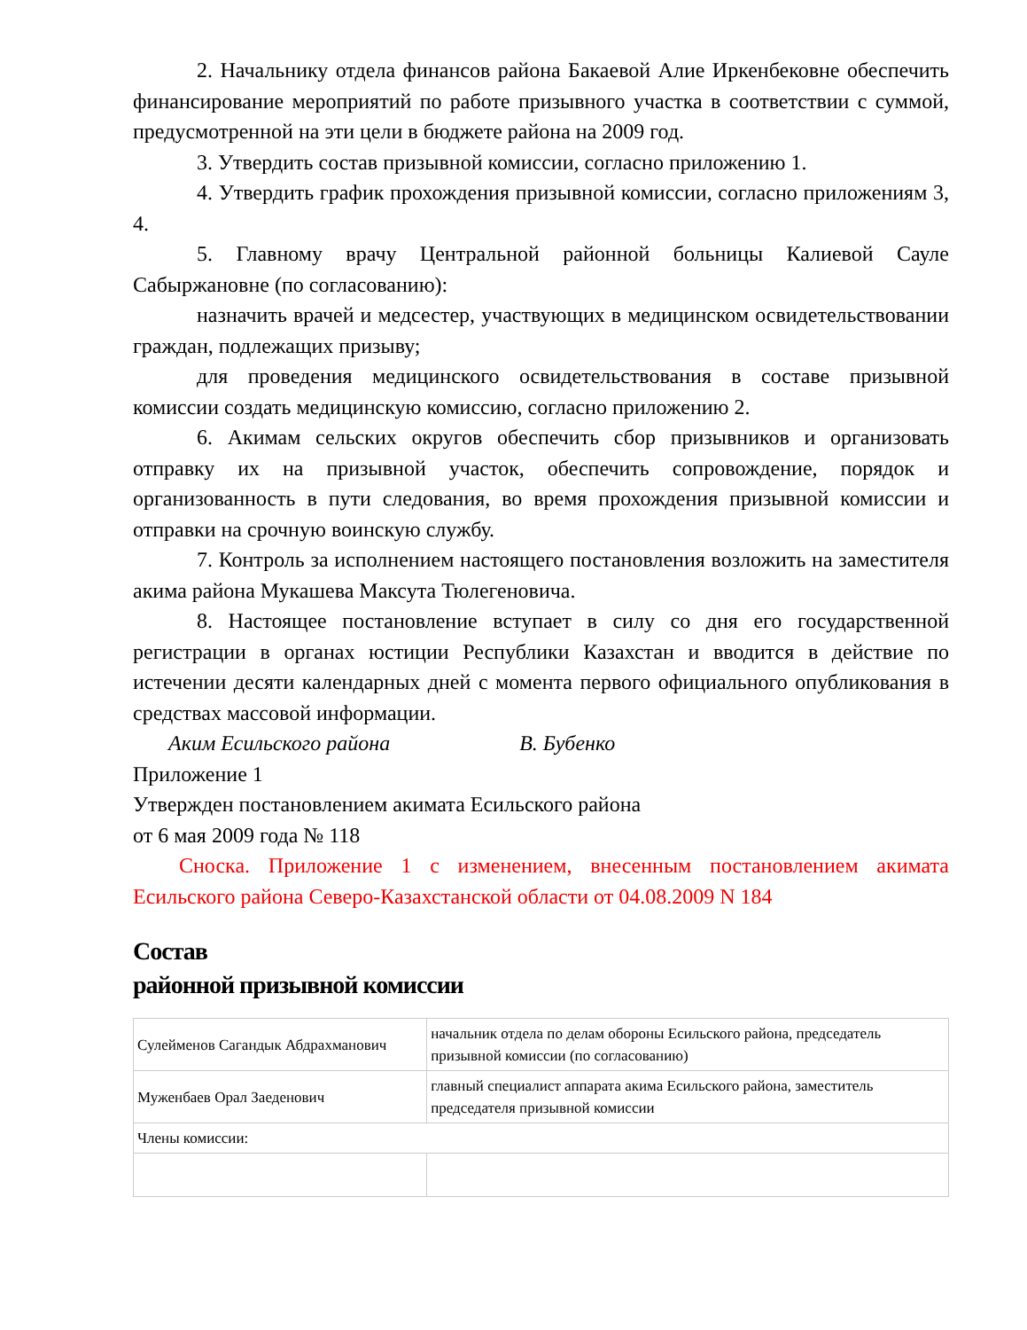2. Начальнику отдела финансов района Бакаевой Алие Иркенбековне обеспечить финансирование мероприятий по работе призывного участка в соответствии с суммой, предусмотренной на эти цели в бюджете района на 2009 год.
3. Утвердить состав призывной комиссии, согласно приложению 1.
4. Утвердить график прохождения призывной комиссии, согласно приложениям 3, 4.
5. Главному врачу Центральной районной больницы Калиевой Сауле Сабыржановне (по согласованию):
назначить врачей и медсестер, участвующих в медицинском освидетельствовании граждан, подлежащих призыву;
для проведения медицинского освидетельствования в составе призывной комиссии создать медицинскую комиссию, согласно приложению 2.
6. Акимам сельских округов обеспечить сбор призывников и организовать отправку их на призывной участок, обеспечить сопровождение, порядок и организованность в пути следования, во время прохождения призывной комиссии и отправки на срочную воинскую службу.
7. Контроль за исполнением настоящего постановления возложить на заместителя акима района Мукашева Максута Тюлегеновича.
8. Настоящее постановление вступает в силу со дня его государственной регистрации в органах юстиции Республики Казахстан и вводится в действие по истечении десяти календарных дней с момента первого официального опубликования в средствах массовой информации.
Аким Есильского района В. Бубенко
Приложение 1
Утвержден постановлением акимата Есильского района
от 6 мая 2009 года № 118
Сноска. Приложение 1 с изменением, внесенным постановлением акимата Есильского района Северо-Казахстанской области от 04.08.2009 N 184
Состав
районной призывной комиссии
| Сулейменов Сагандык Абдрахманович | начальник отдела по делам обороны Есильского района, председатель призывной комиссии (по согласованию) |
| Муженбаев Орал Заеденович | главный специалист аппарата акима Есильского района, заместитель председателя призывной комиссии |
| Члены комиссии: | |